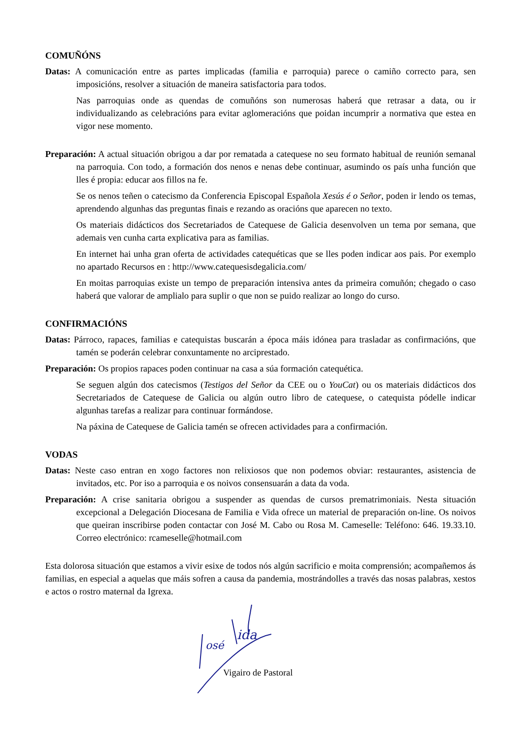COMUÑÓNS
Datas: A comunicación entre as partes implicadas (familia e parroquia) parece o camiño correcto para, sen imposicións, resolver a situación de maneira satisfactoria para todos.
Nas parroquias onde as quendas de comuñóns son numerosas haberá que retrasar a data, ou ir individualizando as celebracións para evitar aglomeracións que poidan incumprir a normativa que estea en vigor nese momento.
Preparación: A actual situación obrigou a dar por rematada a catequese no seu formato habitual de reunión semanal na parroquia. Con todo, a formación dos nenos e nenas debe continuar, asumindo os país unha función que lles é propia: educar aos fillos na fe.
Se os nenos teñen o catecismo da Conferencia Episcopal Española Xesús é o Señor, poden ir lendo os temas, aprendendo algunhas das preguntas finais e rezando as oracións que aparecen no texto.
Os materiais didácticos dos Secretariados de Catequese de Galicia desenvolven un tema por semana, que ademais ven cunha carta explicativa para as familias.
En internet hai unha gran oferta de actividades catequéticas que se lles poden indicar aos pais. Por exemplo no apartado Recursos en : http://www.catequesisdegalicia.com/
En moitas parroquias existe un tempo de preparación intensiva antes da primeira comuñón; chegado o caso haberá que valorar de amplialo para suplir o que non se puido realizar ao longo do curso.
CONFIRMACIÓNS
Datas: Párroco, rapaces, familias e catequistas buscarán a época máis idónea para trasladar as confirmacións, que tamén se poderán celebrar conxuntamente no arciprestado.
Preparación: Os propios rapaces poden continuar na casa a súa formación catequética.
Se seguen algún dos catecismos (Testigos del Señor da CEE ou o YouCat) ou os materiais didácticos dos Secretariados de Catequese de Galicia ou algún outro libro de catequese, o catequista pódelle indicar algunhas tarefas a realizar para continuar formándose.
Na páxina de Catequese de Galicia tamén se ofrecen actividades para a confirmación.
VODAS
Datas: Neste caso entran en xogo factores non relixiosos que non podemos obviar: restaurantes, asistencia de invitados, etc. Por iso a parroquia e os noivos consensuarán a data da voda.
Preparación: A crise sanitaria obrigou a suspender as quendas de cursos prematrimoniais. Nesta situación excepcional a Delegación Diocesana de Familia e Vida ofrece un material de preparación on-line. Os noivos que queiran inscribirse poden contactar con José M. Cabo ou Rosa M. Cameselle: Teléfono: 646. 19.33.10. Correo electrónico: rcameselle@hotmail.com
Esta dolorosa situación que estamos a vivir esixe de todos nós algún sacrificio e moita comprensión; acompañemos ás familias, en especial a aquelas que máis sofren a causa da pandemia, mostrándolles a través das nosas palabras, xestos e actos o rostro maternal da Igrexa.
osé
ida
Vigairo de Pastoral